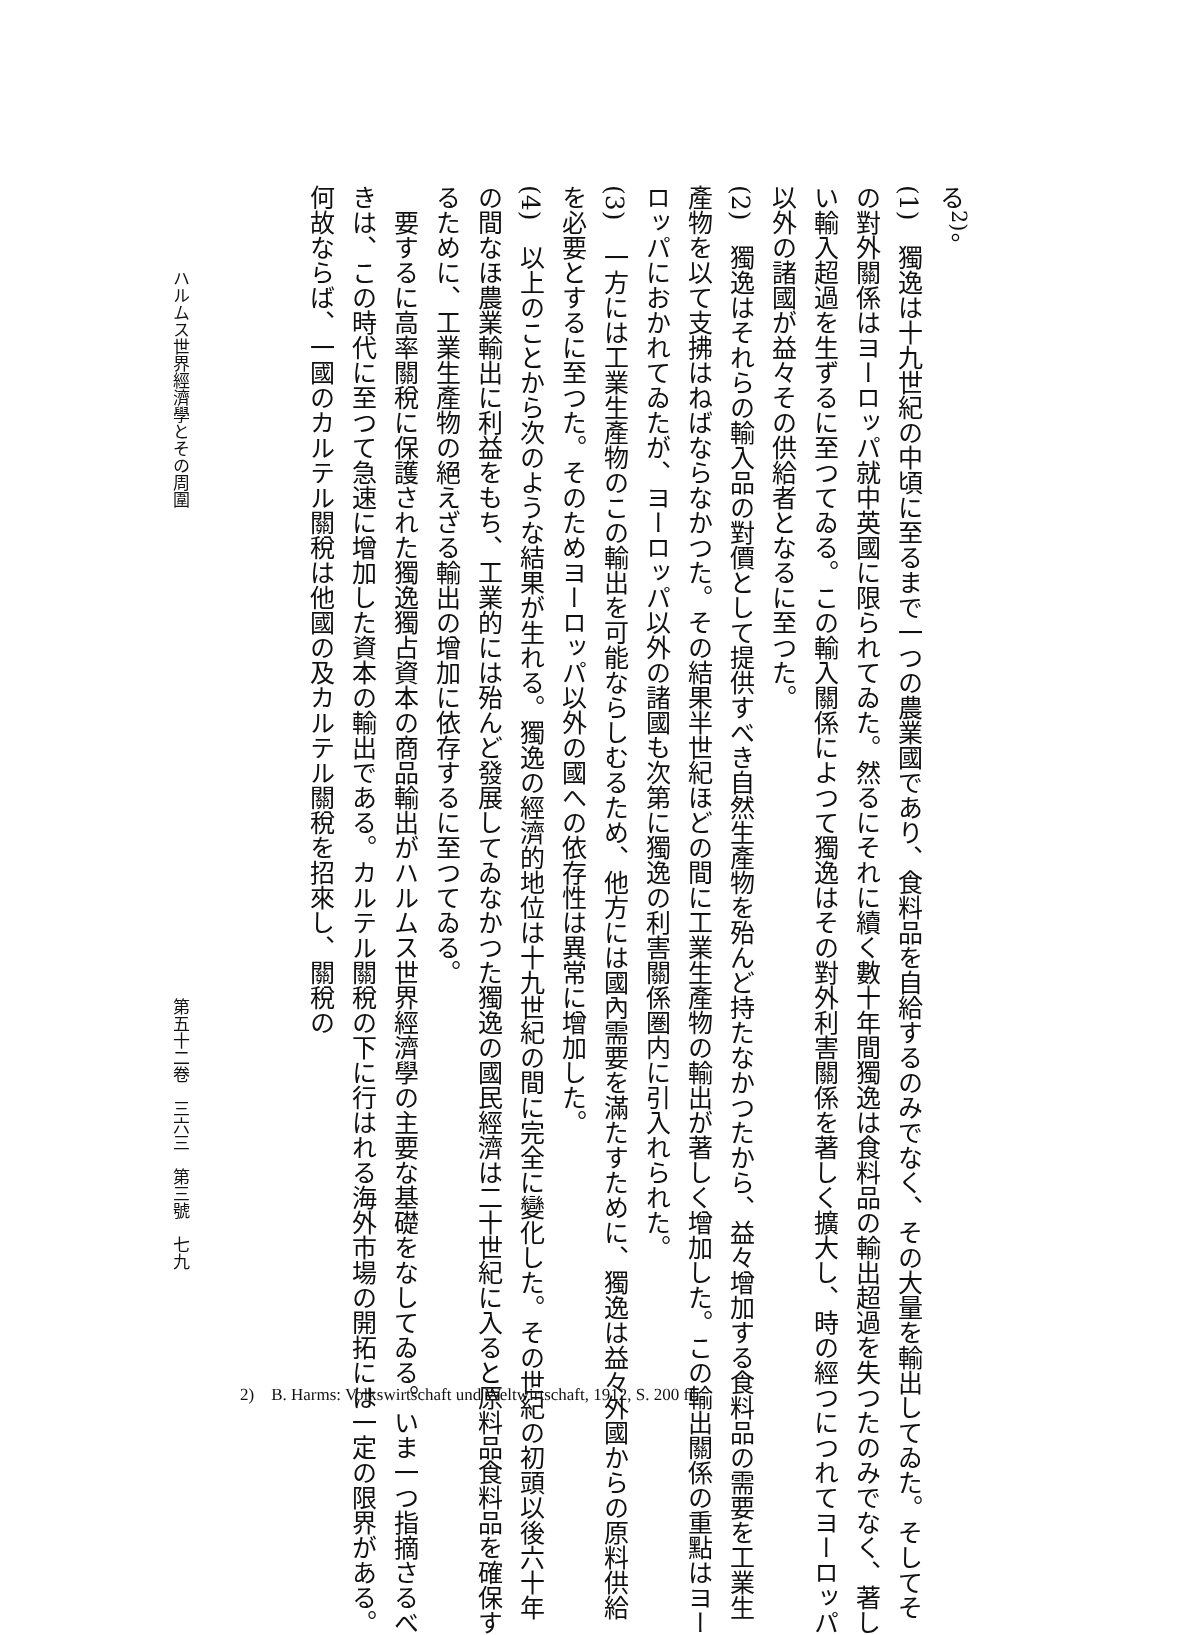る<sup>2)</sup>。
(1)　獨逸は十九世紀の中頃に至るまで一つの農業國であり、食料品を自給するのみでなく、その大量を輸出してゐた。そしてその對外關係はヨーロッパ就中英國に限られてゐた。然るにそれに續く數十年間獨逸は食料品の輸出超過を失つたのみでなく、著しい輸入超過を生ずるに至つてゐる。この輸入關係によつて獨逸はその對外利害關係を著しく擴大し、時の經つにつれてヨーロッパ以外の諸國が益々その供給者となるに至つた。
(2)　獨逸はそれらの輸入品の對價として提供すべき自然生產物を殆んど持たなかつたから、益々增加する食料品の需要を工業生產物を以て支拂はねばならなかつた。その結果半世紀ほどの間に工業生產物の輸出が著しく增加した。この輸出關係の重點はヨーロッパにおかれてゐたが、ヨーロッパ以外の諸國も次第に獨逸の利害關係圏内に引入れられた。
(3)　一方には工業生產物のこの輸出を可能ならしむるため、他方には國內需要を滿たすために、獨逸は益々外國からの原料供給を必要とするに至つた。そのためヨーロッパ以外の國への依存性は異常に增加した。
(4)　以上のことから次のような結果が生れる。獨逸の經濟的地位は十九世紀の間に完全に變化した。その世紀の初頭以後六十年の間なほ農業輸出に利益をもち、工業的には殆んど發展してゐなかつた獨逸の國民經濟は二十世紀に入ると原料品食料品を確保するために、工業生產物の絕えざる輸出の增加に依存するに至つてゐる。
　要するに高率關稅に保護された獨逸獨占資本の商品輸出がハルムス世界經濟學の主要な基礎をなしてゐる。いま一つ指摘さるべきは、この時代に至つて急速に增加した資本の輸出である。カルテル關稅の下に行はれる海外市場の開拓には一定の限界がある。何故ならば、一國のカルテル關稅は他國の及カルテル關稅を招來し、關稅の
ハルムス世界經濟學とその周圍 第五十二卷　三六三　第三號　七九
2)　B. Harms: Volkswirtschaft und Weltwirtschaft, 1912, S. 200 ff.